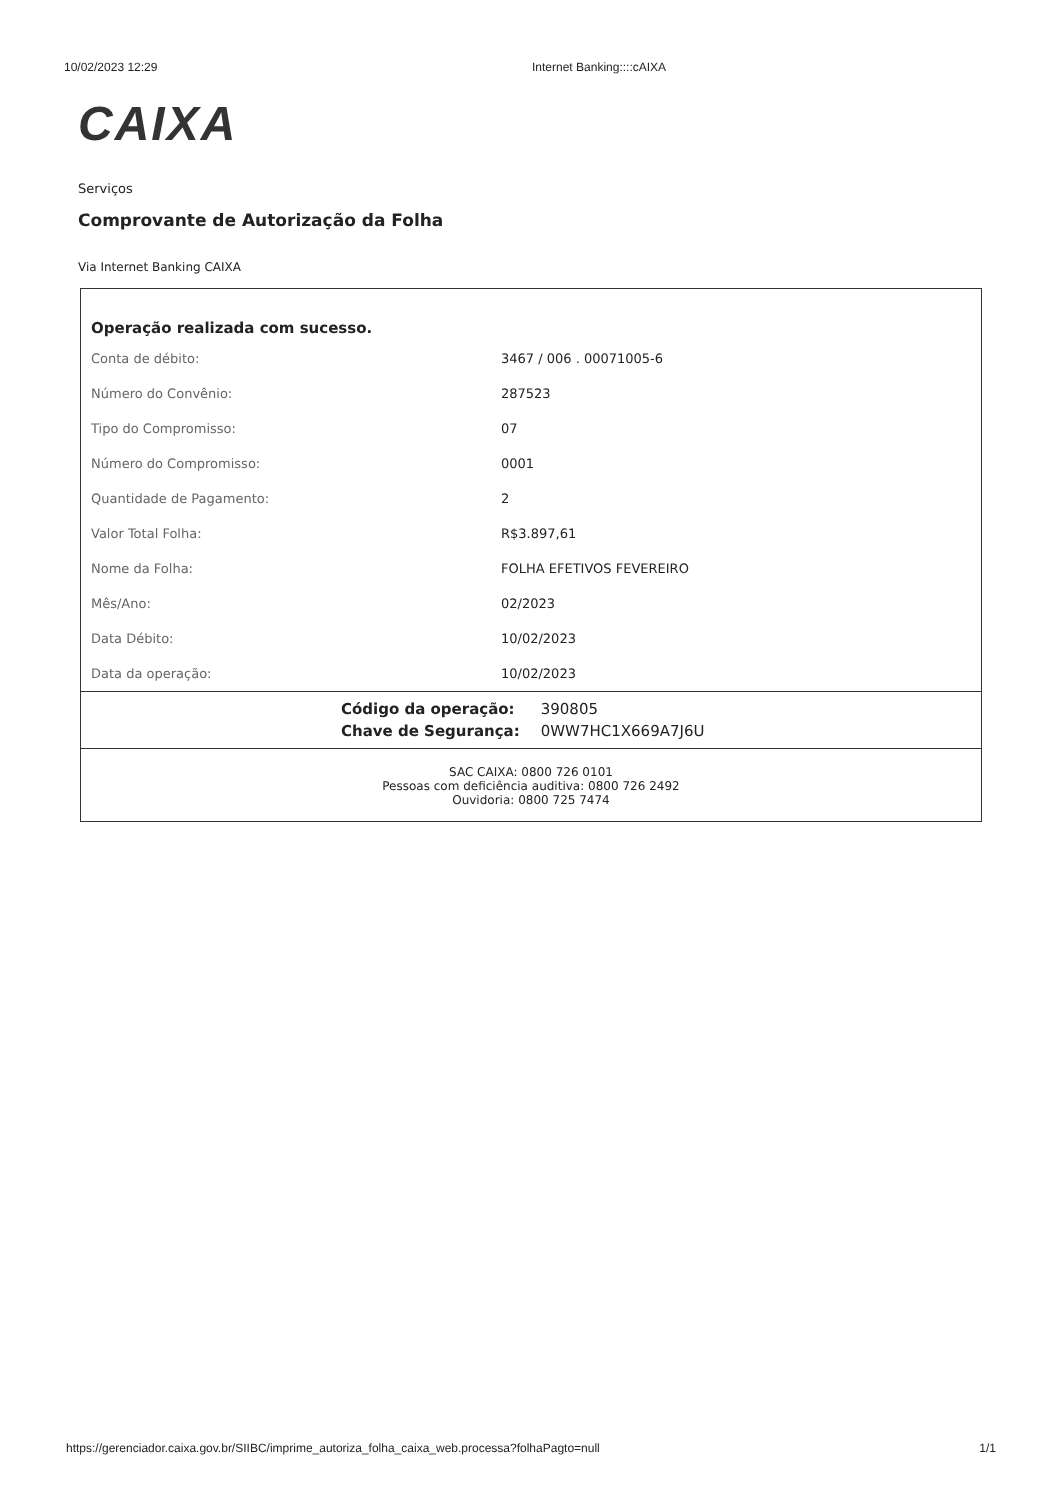10/02/2023 12:29 Internet Banking::::cAIXA
CAIXA
Serviços
Comprovante de Autorização da Folha
Via Internet Banking CAIXA
Operação realizada com sucesso.
| Conta de débito: | 3467 / 006 . 00071005-6 |
| Número do Convênio: | 287523 |
| Tipo do Compromisso: | 07 |
| Número do Compromisso: | 0001 |
| Quantidade de Pagamento: | 2 |
| Valor Total Folha: | R$3.897,61 |
| Nome da Folha: | FOLHA EFETIVOS FEVEREIRO |
| Mês/Ano: | 02/2023 |
| Data Débito: | 10/02/2023 |
| Data da operação: | 10/02/2023 |
| Código da operação: | 390805 |
| Chave de Segurança: | 0WW7HC1X669A7J6U |
SAC CAIXA: 0800 726 0101
Pessoas com deficiência auditiva: 0800 726 2492
Ouvidoria: 0800 725 7474
https://gerenciador.caixa.gov.br/SIIBC/imprime_autoriza_folha_caixa_web.processa?folhaPagto=null 1/1